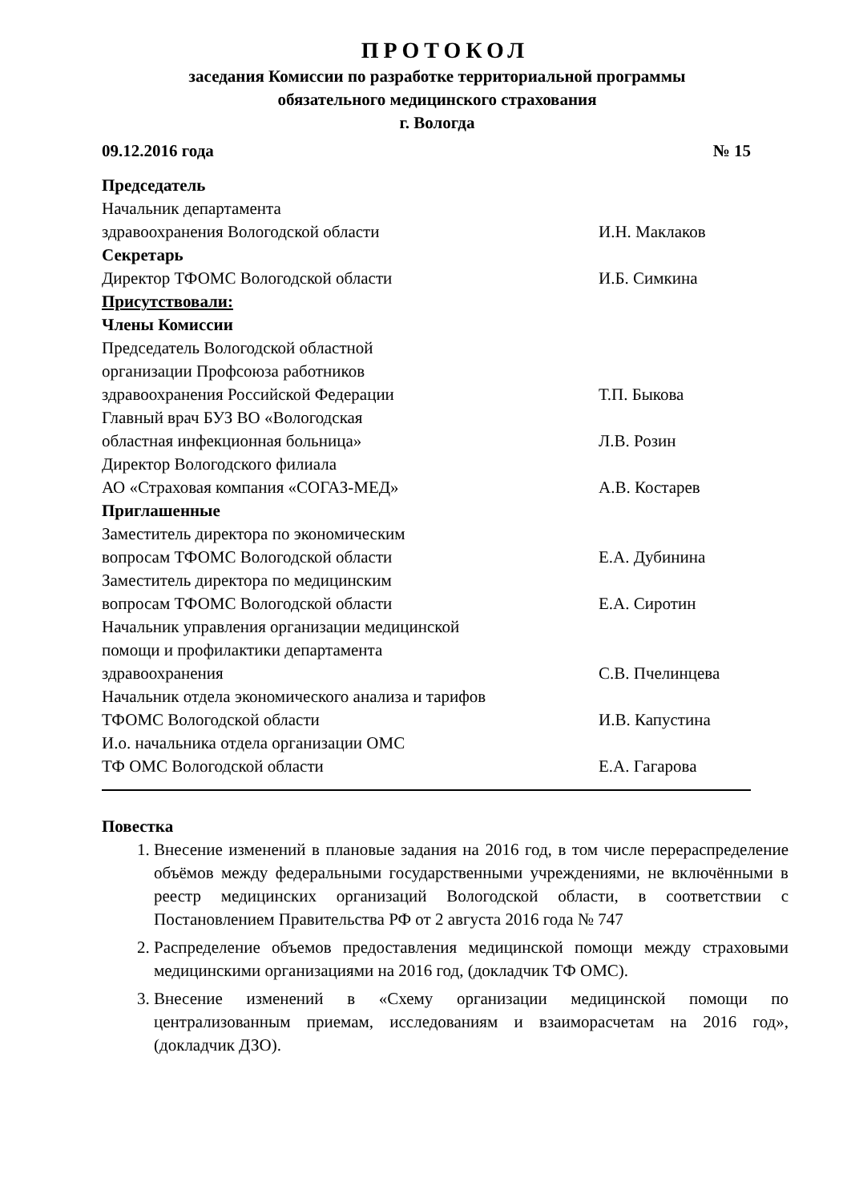ПРОТОКОЛ
заседания Комиссии по разработке территориальной программы
обязательного медицинского страхования
г. Вологда
09.12.2016 года № 15
Председатель
Начальник департамента
здравоохранения Вологодской области И.Н. Маклаков
Секретарь
Директор ТФОМС Вологодской области И.Б. Симкина
Присутствовали:
Члены Комиссии
Председатель Вологодской областной
организации Профсоюза работников
здравоохранения Российской Федерации Т.П. Быкова
Главный врач БУЗ ВО «Вологодская
областная инфекционная больница» Л.В. Розин
Директор Вологодского филиала
АО «Страховая компания «СОГАЗ-МЕД» А.В. Костарев
Приглашенные
Заместитель директора по экономическим
вопросам ТФОМС Вологодской области Е.А. Дубинина
Заместитель директора по медицинским
вопросам ТФОМС Вологодской области Е.А. Сиротин
Начальник управления организации медицинской
помощи и профилактики департамента
здравоохранения С.В. Пчелинцева
Начальник отдела экономического анализа и тарифов
ТФОМС Вологодской области И.В. Капустина
И.о. начальника отдела организации ОМС
ТФ ОМС Вологодской области Е.А. Гагарова
Повестка
1. Внесение изменений в плановые задания на 2016 год, в том числе перераспределение объёмов между федеральными государственными учреждениями, не включёнными в реестр медицинских организаций Вологодской области, в соответствии с Постановлением Правительства РФ от 2 августа 2016 года № 747
2. Распределение объемов предоставления медицинской помощи между страховыми медицинскими организациями на 2016 год, (докладчик ТФ ОМС).
3. Внесение изменений в «Схему организации медицинской помощи по централизованным приемам, исследованиям и взаиморасчетам на 2016 год», (докладчик ДЗО).